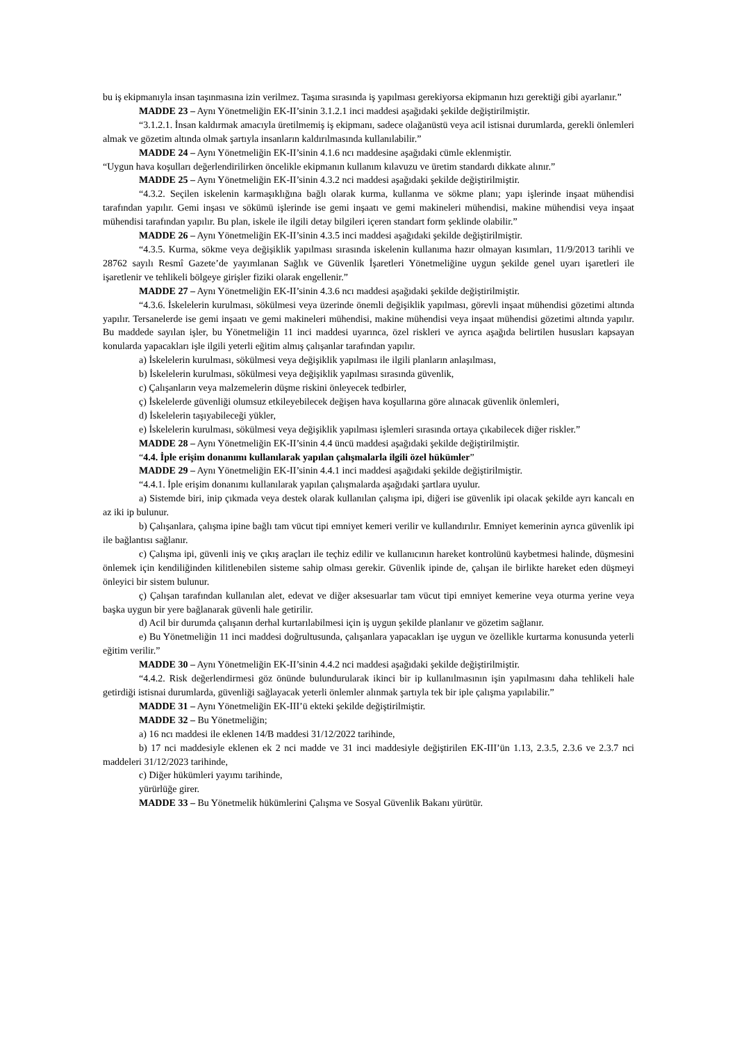bu iş ekipmanıyla insan taşınmasına izin verilmez. Taşıma sırasında iş yapılması gerekiyorsa ekipmanın hızı gerektiği gibi ayarlanır.”
MADDE 23 – Aynı Yönetmeliğin EK-II’sinin 3.1.2.1 inci maddesi aşağıdaki şekilde değiştirilmiştir.
“3.1.2.1. İnsan kaldırmak amacıyla üretilmemiş iş ekipmanı, sadece olağanüstü veya acil istisnai durumlarda, gerekli önlemleri almak ve gözetim altında olmak şartıyla insanların kaldırılmasında kullanılabilir.”
MADDE 24 – Aynı Yönetmeliğin EK-II’sinin 4.1.6 ncı maddesine aşağıdaki cümle eklenmiştir.
“Uygun hava koşulları değerlendirilirken öncelikle ekipmanın kullanım kılavuzu ve üretim standardı dikkate alınır.”
MADDE 25 – Aynı Yönetmeliğin EK-II’sinin 4.3.2 nci maddesi aşağıdaki şekilde değiştirilmiştir.
“4.3.2. Seçilen iskelenin karmaşıklığına bağlı olarak kurma, kullanma ve sökme planı; yapı işlerinde inşaat mühendisi tarafından yapılır. Gemi inşası ve sökümü işlerinde ise gemi inşaatı ve gemi makineleri mühendisi, makine mühendisi veya inşaat mühendisi tarafından yapılır. Bu plan, iskele ile ilgili detay bilgileri içeren standart form şeklinde olabilir.”
MADDE 26 – Aynı Yönetmeliğin EK-II’sinin 4.3.5 inci maddesi aşağıdaki şekilde değiştirilmiştir.
“4.3.5. Kurma, sökme veya değişiklik yapılması sırasında iskelenin kullanıma hazır olmayan kısımları, 11/9/2013 tarihli ve 28762 sayılı Resmî Gazete’de yayımlanan Sağlık ve Güvenlik İşaretleri Yönetmeliğine uygun şekilde genel uyarı işaretleri ile işaretlenir ve tehlikeli bölgeye girişler fiziki olarak engellenir.”
MADDE 27 – Aynı Yönetmeliğin EK-II’sinin 4.3.6 ncı maddesi aşağıdaki şekilde değiştirilmiştir.
“4.3.6. İskelelerin kurulması, sökülmesi veya üzerinde önemli değişiklik yapılması, görevli inşaat mühendisi gözetimi altında yapılır. Tersanelerde ise gemi inşaatı ve gemi makineleri mühendisi, makine mühendisi veya inşaat mühendisi gözetimi altında yapılır. Bu maddede sayılan işler, bu Yönetmeliğin 11 inci maddesi uyarınca, özel riskleri ve ayrıca aşağıda belirtilen hususları kapsayan konularda yapacakları işle ilgili yeterli eğitim almış çalışanlar tarafından yapılır.
a) İskelelerin kurulması, sökülmesi veya değişiklik yapılması ile ilgili planların anlaşılması,
b) İskelelerin kurulması, sökülmesi veya değişiklik yapılması sırasında güvenlik,
c) Çalışanların veya malzemelerin düşme riskini önleyecek tedbirler,
ç) İskelelerde güvenliği olumsuz etkileyebilecek değişen hava koşullarına göre alınacak güvenlik önlemleri,
d) İskelelerin taşıyabileceği yükler,
e) İskelelerin kurulması, sökülmesi veya değişiklik yapılması işlemleri sırasında ortaya çıkabilecek diğer riskler.”
MADDE 28 – Aynı Yönetmeliğin EK-II’sinin 4.4 üncü maddesi aşağıdaki şekilde değiştirilmiştir.
“4.4. İple erişim donanımı kullanılarak yapılan çalışmalarla ilgili özel hükümler”
MADDE 29 – Aynı Yönetmeliğin EK-II’sinin 4.4.1 inci maddesi aşağıdaki şekilde değiştirilmiştir.
“4.4.1. İple erişim donanımı kullanılarak yapılan çalışmalarda aşağıdaki şartlara uyulur.
a) Sistemde biri, inip çıkmada veya destek olarak kullanılan çalışma ipi, diğeri ise güvenlik ipi olacak şekilde ayrı kancalı en az iki ip bulunur.
b) Çalışanlara, çalışma ipine bağlı tam vücut tipi emniyet kemeri verilir ve kullandırılır. Emniyet kemerinin ayrıca güvenlik ipi ile bağlantısı sağlanır.
c) Çalışma ipi, güvenli iniş ve çıkış araçları ile teçhiz edilir ve kullanıcının hareket kontrolünü kaybetmesi halinde, düşmesini önlemek için kendiliğinden kilitlenebilen sisteme sahip olması gerekir. Güvenlik ipinde de, çalışan ile birlikte hareket eden düşmeyi önleyici bir sistem bulunur.
ç) Çalışan tarafından kullanılan alet, edevat ve diğer aksesuarlar tam vücut tipi emniyet kemerine veya oturma yerine veya başka uygun bir yere bağlanarak güvenli hale getirilir.
d) Acil bir durumda çalışanın derhal kurtarılabilmesi için iş uygun şekilde planlanır ve gözetim sağlanır.
e) Bu Yönetmeliğin 11 inci maddesi doğrultusunda, çalışanlara yapacakları işe uygun ve özellikle kurtarma konusunda yeterli eğitim verilir.”
MADDE 30 – Aynı Yönetmeliğin EK-II’sinin 4.4.2 nci maddesi aşağıdaki şekilde değiştirilmiştir.
“4.4.2. Risk değerlendirmesi göz önünde bulundurularak ikinci bir ip kullanılmasının işin yapılmasını daha tehlikeli hale getirdiği istisnai durumlarda, güvenliği sağlayacak yeterli önlemler alınmak şartıyla tek bir iple çalışma yapılabilir.”
MADDE 31 – Aynı Yönetmeliğin EK-III’ü ekteki şekilde değiştirilmiştir.
MADDE 32 – Bu Yönetmeliğin;
a) 16 ncı maddesi ile eklenen 14/B maddesi 31/12/2022 tarihinde,
b) 17 nci maddesiyle eklenen ek 2 nci madde ve 31 inci maddesiyle değiştirilen EK-III’ün 1.13, 2.3.5, 2.3.6 ve 2.3.7 nci maddeleri 31/12/2023 tarihinde,
c) Diğer hükümleri yayımı tarihinde,
yürürlüğe girer.
MADDE 33 – Bu Yönetmelik hükümlerini Çalışma ve Sosyal Güvenlik Bakanı yürütür.